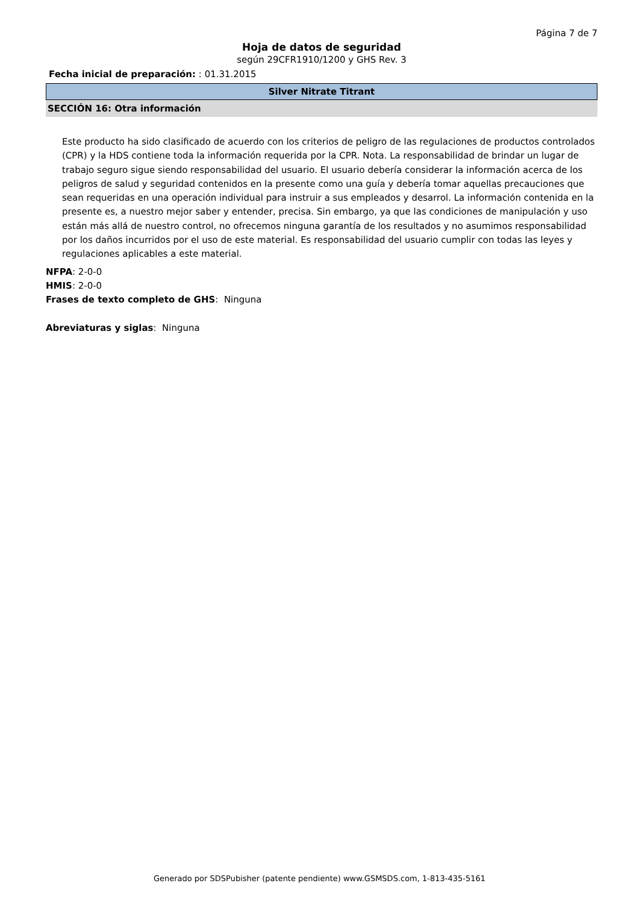Página 7 de 7
Hoja de datos de seguridad
según 29CFR1910/1200 y GHS Rev. 3
Fecha inicial de preparación: : 01.31.2015
Silver Nitrate Titrant
SECCIÓN 16: Otra información
Este producto ha sido clasificado de acuerdo con los criterios de peligro de las regulaciones de productos controlados (CPR) y la HDS contiene toda la información requerida por la CPR. Nota. La responsabilidad de brindar un lugar de trabajo seguro sigue siendo responsabilidad del usuario. El usuario debería considerar la información acerca de los peligros de salud y seguridad contenidos en la presente como una guía y debería tomar aquellas precauciones que sean requeridas en una operación individual para instruir a sus empleados y desarrol. La información contenida en la presente es, a nuestro mejor saber y entender, precisa. Sin embargo, ya que las condiciones de manipulación y uso están más allá de nuestro control, no ofrecemos ninguna garantía de los resultados y no asumimos responsabilidad por los daños incurridos por el uso de este material. Es responsabilidad del usuario cumplir con todas las leyes y regulaciones aplicables a este material.
NFPA: 2-0-0
HMIS: 2-0-0
Frases de texto completo de GHS: Ninguna
Abreviaturas y siglas: Ninguna
Generado por SDSPubisher (patente pendiente) www.GSMSDS.com, 1-813-435-5161